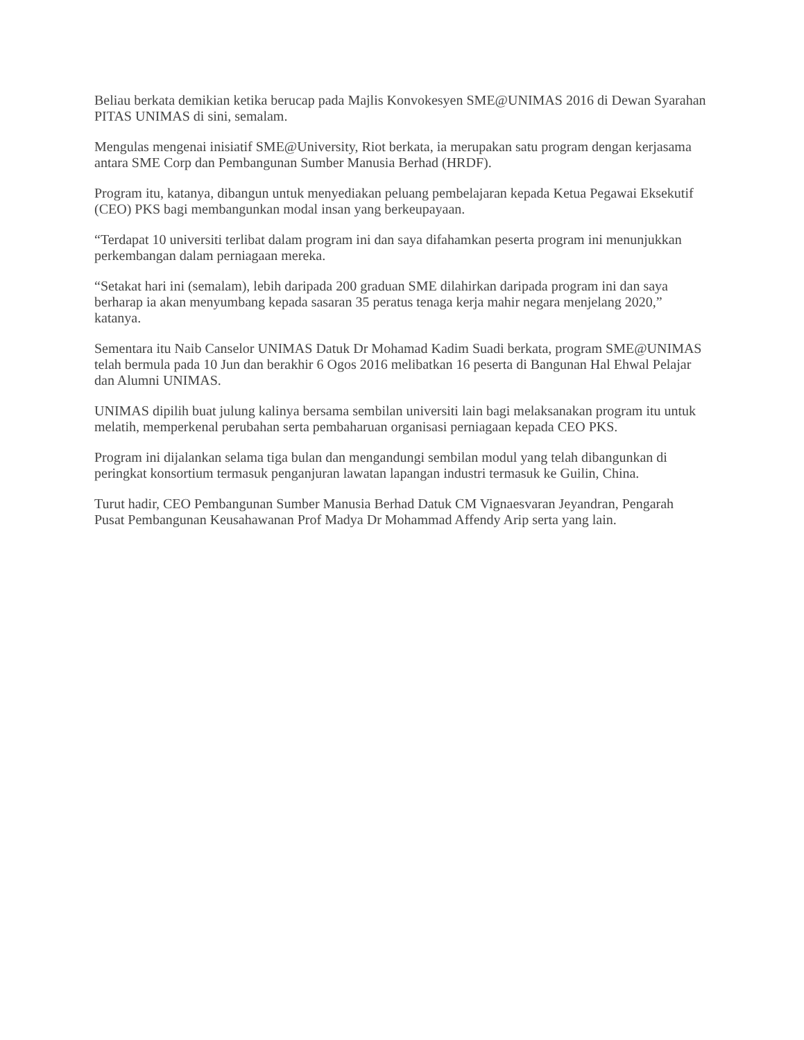Beliau berkata demikian ketika berucap pada Majlis Konvokesyen SME@UNIMAS 2016 di Dewan Syarahan PITAS UNIMAS di sini, semalam.
Mengulas mengenai inisiatif SME@University, Riot berkata, ia merupakan satu program dengan kerjasama antara SME Corp dan Pembangunan Sumber Manusia Berhad (HRDF).
Program itu, katanya, dibangun untuk menyediakan peluang pembelajaran kepada Ketua Pegawai Eksekutif (CEO) PKS bagi membangunkan modal insan yang berkeupayaan.
“Terdapat 10 universiti terlibat dalam program ini dan saya difahamkan peserta program ini menunjukkan perkembangan dalam perniagaan mereka.
“Setakat hari ini (semalam), lebih daripada 200 graduan SME dilahirkan daripada program ini dan saya berharap ia akan menyumbang kepada sasaran 35 peratus tenaga kerja mahir negara menjelang 2020,” katanya.
Sementara itu Naib Canselor UNIMAS Datuk Dr Mohamad Kadim Suadi berkata, program SME@UNIMAS telah bermula pada 10 Jun dan berakhir 6 Ogos 2016 melibatkan 16 peserta di Bangunan Hal Ehwal Pelajar dan Alumni UNIMAS.
UNIMAS dipilih buat julung kalinya bersama sembilan universiti lain bagi melaksanakan program itu untuk melatih, memperkenal perubahan serta pembaharuan organisasi perniagaan kepada CEO PKS.
Program ini dijalankan selama tiga bulan dan mengandungi sembilan modul yang telah dibangunkan di peringkat konsortium termasuk penganjuran lawatan lapangan industri termasuk ke Guilin, China.
Turut hadir, CEO Pembangunan Sumber Manusia Berhad Datuk CM Vignaesvaran Jeyandran, Pengarah Pusat Pembangunan Keusahawanan Prof Madya Dr Mohammad Affendy Arip serta yang lain.